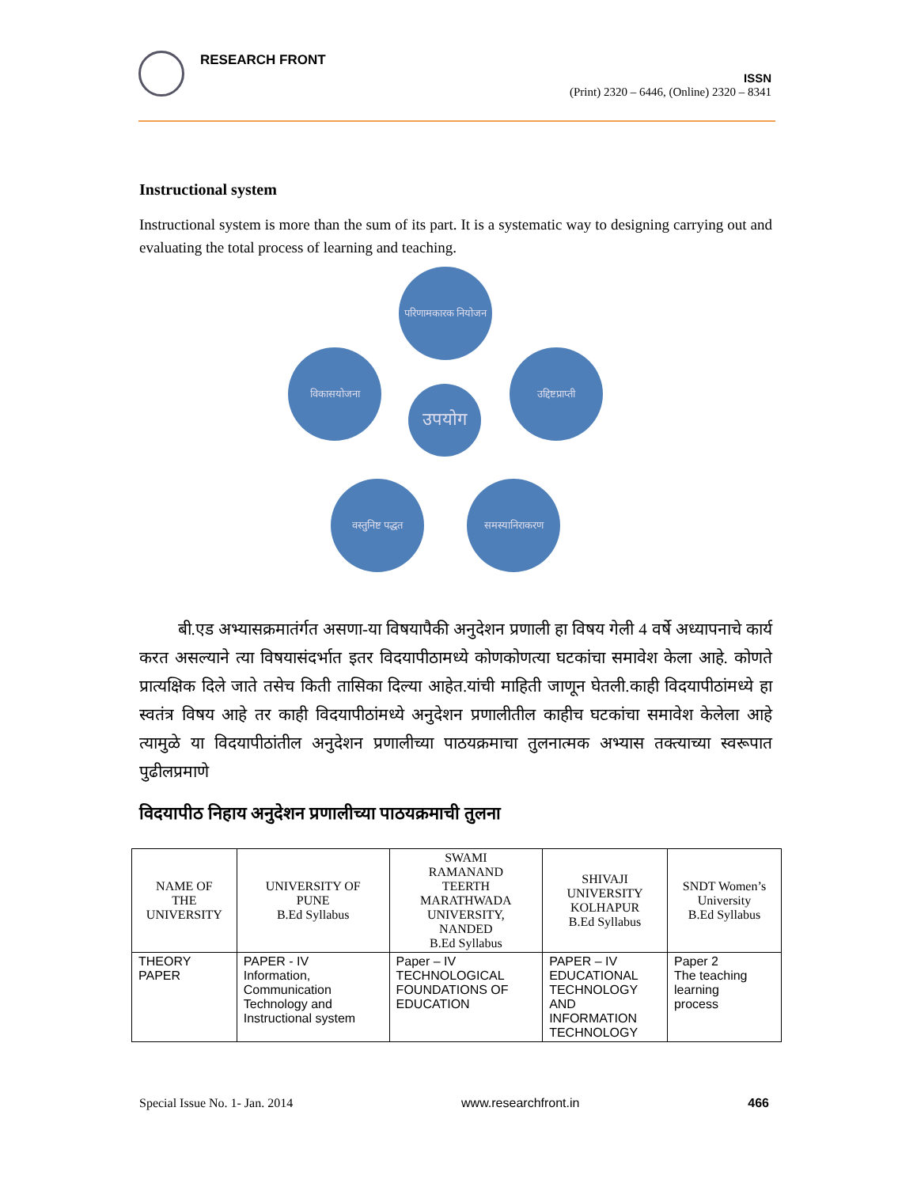RESEARCH FRONT
ISSN
(Print) 2320 – 6446, (Online) 2320 – 8341
Instructional system
Instructional system is more than the sum of its part. It is a systematic way to designing carrying out and evaluating the total process of learning and teaching.
परिणामकारक नियोजन
उद्दिष्टप्राप्ती
समस्यानिराकरण
वस्तुनिष्ट पद्धत
विकासयोजना
उपयोग
बी.एड अभ्यासक्रमातंर्गत असणा-या विषयापैकी अनुदेशन प्रणाली हा विषय गेली 4 वर्षे अध्यापनाचे कार्य करत असल्याने त्या विषयासंदर्भात इतर विदयापीठामध्ये कोणकोणत्या घटकांचा समावेश केला आहे. कोणते प्रात्यक्षिक दिले जाते तसेच किती तासिका दिल्या आहेत.यांची माहिती जाणून घेतली.काही विदयापीठांमध्ये हा स्वतंत्र विषय आहे तर काही विदयापीठांमध्ये अनुदेशन प्रणालीतील काहीच घटकांचा समावेश केलेला आहे त्यामुळे या विदयापीठांतील अनुदेशन प्रणालीच्या पाठयक्रमाचा तुलनात्मक अभ्यास तक्त्याच्या स्वरूपात पुढीलप्रमाणे
विदयापीठ निहाय अनुदेशन प्रणालीच्या पाठयक्रमाची तुलना
| NAME OF THE UNIVERSITY | UNIVERSITY OF PUNE B.Ed Syllabus | SWAMI RAMANAND TEERTH MARATHWADA UNIVERSITY, NANDED B.Ed Syllabus | SHIVAJI UNIVERSITY KOLHAPUR B.Ed Syllabus | SNDT Women’s University B.Ed Syllabus |
| --- | --- | --- | --- | --- |
| THEORY PAPER | PAPER - IV Information, Communication Technology and Instructional system | Paper – IV TECHNOLOGICAL FOUNDATIONS OF EDUCATION | PAPER – IV EDUCATIONAL TECHNOLOGY AND INFORMATION TECHNOLOGY | Paper 2 The teaching learning process |
Special Issue No. 1- Jan. 2014 www.researchfront.in 466